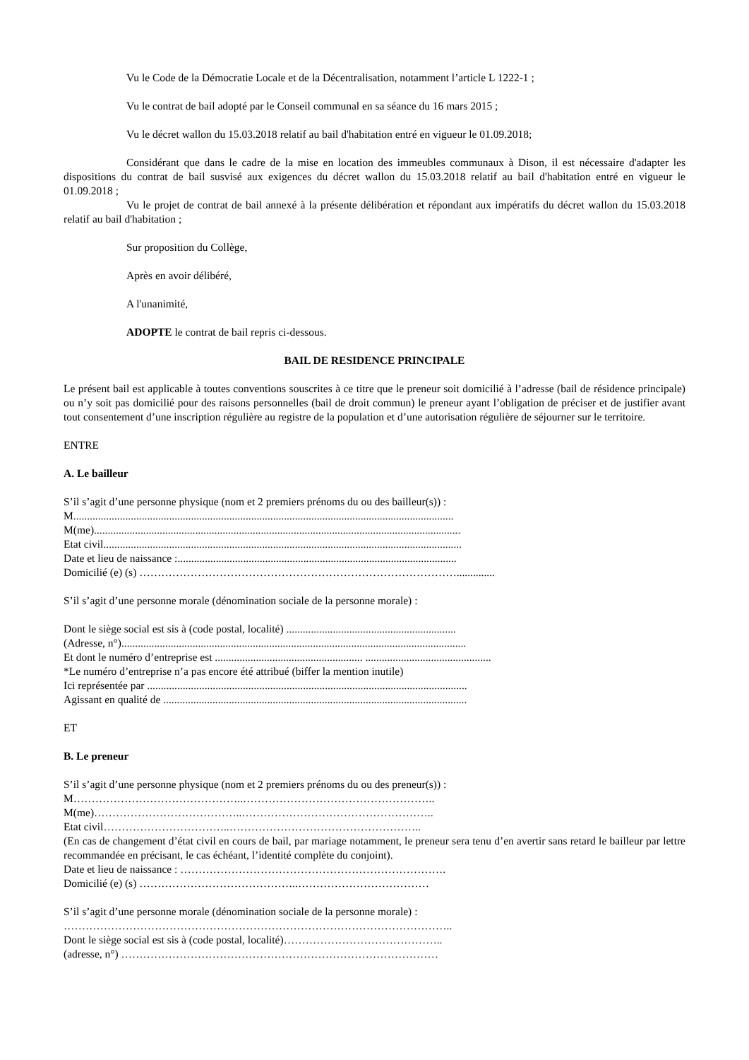Vu le Code de la Démocratie Locale et de la Décentralisation, notamment l’article L 1222-1 ;
Vu le contrat de bail adopté par le Conseil communal en sa séance du 16 mars 2015 ;
Vu le décret wallon du 15.03.2018 relatif au bail d'habitation entré en vigueur le 01.09.2018;
Considérant que dans le cadre de la mise en location des immeubles communaux à Dison, il est nécessaire d'adapter les dispositions du contrat de bail susvisé aux exigences du décret wallon du 15.03.2018 relatif au bail d'habitation entré en vigueur le 01.09.2018 ;
Vu le projet de contrat de bail annexé à la présente délibération et répondant aux impératifs du décret wallon du 15.03.2018 relatif au bail d'habitation ;
Sur proposition du Collège,
Après en avoir délibéré,
A l'unanimité,
ADOPTE le contrat de bail repris ci-dessous.
BAIL DE RESIDENCE PRINCIPALE
Le présent bail est applicable à toutes conventions souscrites à ce titre que le preneur soit domicilié à l’adresse (bail de résidence principale) ou n’y soit pas domicilié pour des raisons personnelles (bail de droit commun) le preneur ayant l’obligation de préciser et de justifier avant tout consentement d’une inscription régulière au registre de la population et d’une autorisation régulière de séjourner sur le territoire.
ENTRE
A. Le bailleur
S’il s’agit d’une personne physique (nom et 2 premiers prénoms du ou des bailleur(s)) :
M...........................................................................................................................................
M(me)......................................................................................................................................
Etat civil...................................................................................................................................
Date et lieu de naissance :......................................................................................................
Domicilié (e) (s) ……………………………………………………………………………..............
S’il s’agit d’une personne morale (dénomination sociale de la personne morale) :
Dont le siège social est sis à (code postal, localité) ..............................................................
(Adresse, n°)..............................................................................................................................
Et dont le numéro d’entreprise est ...................................................... ..............................................
*Le numéro d’entreprise n’a pas encore été attribué (biffer la mention inutile)
Ici représentée par .....................................................................................................................
Agissant en qualité de ...............................................................................................................
ET
B. Le preneur
S’il s’agit d’une personne physique (nom et 2 premiers prénoms du ou des preneur(s)) :
M………………………………………..……………………………………………..
M(me)…………………………………..……………………………………………..
Etat civil……………………………..……………………………………………..
(En cas de changement d’état civil en cours de bail, par mariage notamment, le preneur sera tenu d’en avertir sans retard le bailleur par lettre recommandée en précisant, le cas échéant, l’identité complète du conjoint).
Date et lieu de naissance : ……………………………………………………………….
Domicilié (e) (s) ……………………………………..………………………………
S’il s’agit d’une personne morale (dénomination sociale de la personne morale) :
……………………………………………………………………………………………..
Dont le siège social est sis à (code postal, localité)……………………………………..
(adresse, n°) ……………………………………………………………………………